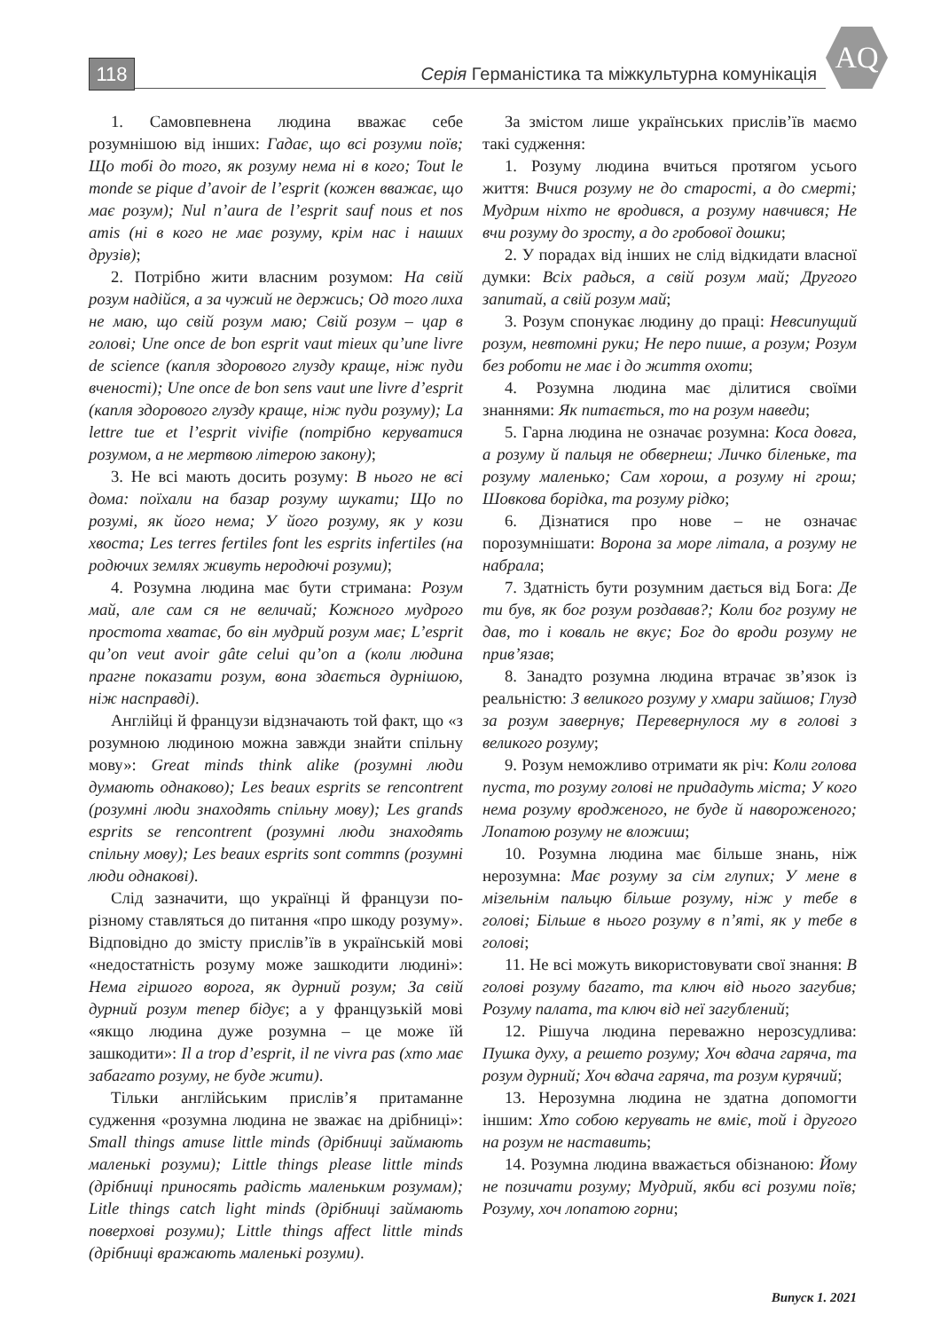118
Серія Германістика та міжкультурна комунікація
AQ
1. Самовпевнена людина вважає себе розумнішою від інших: Гадає, що всі розуми поїв; Що тобі до того, як розуму нема ні в кого; Tout le monde se pique d’avoir de l’esprit (кожен вважає, що має розум); Nul n’aura de l’esprit sauf nous et nos amis (ні в кого не має розуму, крім нас і наших друзів);
2. Потрібно жити власним розумом: На свій розум надійся, а за чужий не держись; Од того лиха не маю, що свій розум маю; Свій розум – цар в голові; Une once de bon esprit vaut mieux qu’une livre de science (капля здорового глузду краще, ніж пуди вченості); Une once de bon sens vaut une livre d’esprit (капля здорового глузду краще, ніж пуди розуму); La lettre tue et l’esprit vivifie (потрібно керуватися розумом, а не мертвою літерою закону);
3. Не всі мають досить розуму: В нього не всі дома: поїхали на базар розуму шукати; Що по розумі, як його нема; У його розуму, як у кози хвоста; Les terres fertiles font les esprits infertiles (на родючих землях живуть неродючі розуми);
4. Розумна людина має бути стримана: Розум май, але сам ся не величай; Кожного мудрого простота хватає, бо він мудрий розум має; L’esprit qu’on veut avoir gâte celui qu’on a (коли людина прагне показати розум, вона здається дурнішою, ніж насправді).
Англійці й французи відзначають той факт, що «з розумною людиною можна завжди знайти спільну мову»: Great minds think alike (розумні люди думають однаково); Les beaux esprits se rencontrent (розумні люди знаходять спільну мову); Les grands esprits se rencontrent (розумні люди знаходять спільну мову); Les beaux esprits sont commns (розумні люди однакові).
Слід зазначити, що українці й французи по-різному ставляться до питання «про шкоду розуму». Відповідно до змісту прислів’їв в українській мові «недостатність розуму може зашкодити людині»: Нема гіршого ворога, як дурний розум; За свій дурний розум тепер бідує; а у французькій мові «якщо людина дуже розумна – це може їй зашкодити»: Il a trop d’esprit, il ne vivra pas (хто має забагато розуму, не буде жити).
Тільки англійським прислів’я притаманне судження «розумна людина не зважає на дрібниці»: Small things amuse little minds (дрібниці займають маленькі розуми); Little things please little minds (дрібниці приносять радість маленьким розумам); Litle things catch light minds (дрібниці займають поверхові розуми); Little things affect little minds (дрібниці вражають маленькі розуми).
За змістом лише українських прислів’їв маємо такі судження:
1. Розуму людина вчиться протягом усього життя: Вчися розуму не до старості, а до смерті; Мудрим ніхто не вродився, а розуму навчився; Не вчи розуму до зросту, а до гробової дошки;
2. У порадах від інших не слід відкидати власної думки: Всіх радься, а свій розум май; Другого запитай, а свій розум май;
3. Розум спонукає людину до праці: Невсипущий розум, невтомні руки; Не перо пише, а розум; Розум без роботи не має і до життя охоти;
4. Розумна людина має ділитися своїми знаннями: Як питається, то на розум наведи;
5. Гарна людина не означає розумна: Коса довга, а розуму й пальця не обвернеш; Личко біленьке, та розуму маленько; Сам хорош, а розуму ні грош; Шовкова борідка, та розуму рідко;
6. Дізнатися про нове – не означає порозумнішати: Ворона за море літала, а розуму не набрала;
7. Здатність бути розумним дається від Бога: Де ти був, як бог розум роздавав?; Коли бог розуму не дав, то і коваль не вкує; Бог до вроди розуму не прив’язав;
8. Занадто розумна людина втрачає зв’язок із реальністю: З великого розуму у хмари зайшов; Глузд за розум завернув; Перевернулося му в голові з великого розуму;
9. Розум неможливо отримати як річ: Коли голова пуста, то розуму голові не придадуть міста; У кого нема розуму вродженого, не буде й навороженого; Лопатою розуму не вложиш;
10. Розумна людина має більше знань, ніж нерозумна: Має розуму за сім глупих; У мене в мізельнім пальцю більше розуму, ніж у тебе в голові; Більше в нього розуму в п’яті, як у тебе в голові;
11. Не всі можуть використовувати свої знання: В голові розуму багато, та ключ від нього загубив; Розуму палата, та ключ від неї загублений;
12. Рішуча людина переважно нерозсудлива: Пушка духу, а решето розуму; Хоч вдача гаряча, та розум дурний; Хоч вдача гаряча, та розум курячий;
13. Нерозумна людина не здатна допомогти іншим: Хто собою керувать не вміє, той і другого на розум не наставить;
14. Розумна людина вважається обізнаною: Йому не позичати розуму; Мудрий, якби всі розуми поїв; Розуму, хоч лопатою горни;
Випуск 1. 2021